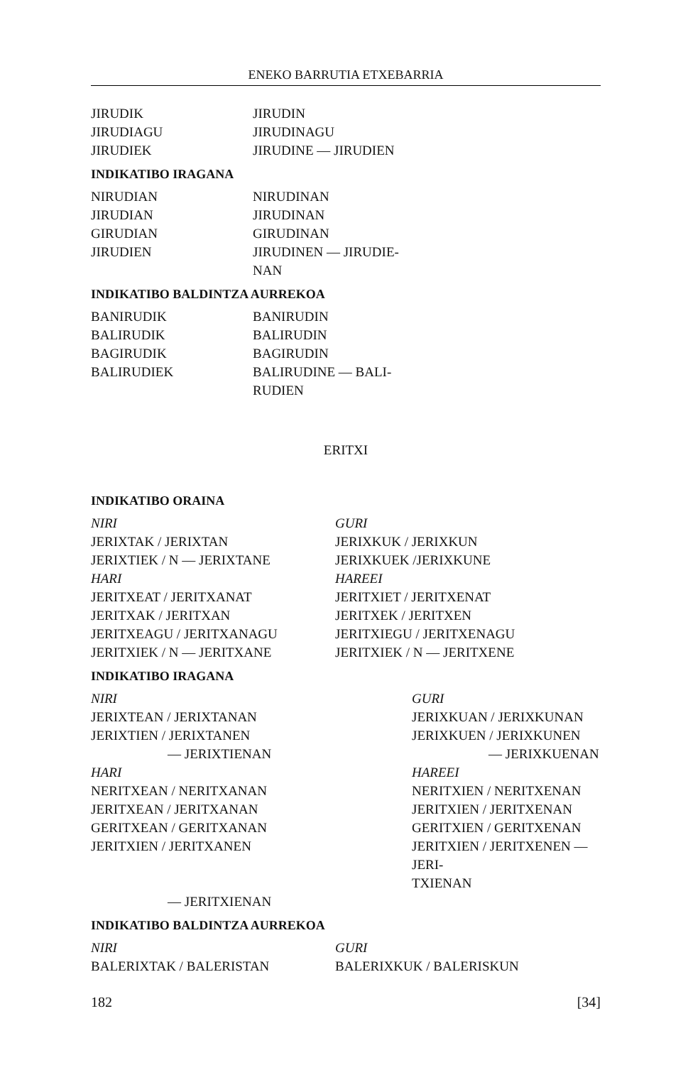ENEKO BARRUTIA ETXEBARRIA
| JIRUDIK | JIRUDIN |
| JIRUDIAGU | JIRUDINAGU |
| JIRUDIEK | JIRUDINE — JIRUDIEN |
INDIKATIBO IRAGANA
| NIRUDIAN | NIRUDINAN |
| JIRUDIAN | JIRUDINAN |
| GIRUDIAN | GIRUDINAN |
| JIRUDIEN | JIRUDINEN — JIRUDIE- NAN |
INDIKATIBO BALDINTZA AURREKOA
| BANIRUDIK | BANIRUDIN |
| BALIRUDIK | BALIRUDIN |
| BAGIRUDIK | BAGIRUDIN |
| BALIRUDIEK | BALIRUDINE — BALI- RUDIEN |
ERITXI
INDIKATIBO ORAINA
| NIRI | GURI |
| JERIXTAK / JERIXTAN | JERIXKUK / JERIXKUN |
| JERIXTIEK / N — JERIXTANE | JERIXKUEK /JERIXKUNE |
| HARI | HAREEI |
| JERITXEAT / JERITXANAT | JERITXIET / JERITXENAT |
| JERITXAK / JERITXAN | JERITXEK / JERITXEN |
| JERITXEAGU / JERITXANAGU | JERITXIEGU / JERITXENAGU |
| JERITXIEK / N — JERITXANE | JERITXIEK / N — JERITXENE |
INDIKATIBO IRAGANA
| NIRI | GURI |
| JERIXTEAN / JERIXTANAN | JERIXKUAN / JERIXKUNAN |
| JERIXTIEN / JERIXTANEN | JERIXKUEN / JERIXKUNEN |
| — JERIXTIENAN | — JERIXKUENAN |
| HARI | HAREEI |
| NERITXEAN / NERITXANAN | NERITXIEN / NERITXENAN |
| JERITXEAN / JERITXANAN | JERITXIEN / JERITXENAN |
| GERITXEAN / GERITXANAN | GERITXIEN / GERITXENAN |
| JERITXIEN / JERITXANEN | JERITXIEN / JERITXENEN — JERI- TXIENAN |
| — JERITXIENAN | |
INDIKATIBO BALDINTZA AURREKOA
| NIRI | GURI |
| BALERIXTAK / BALERISTAN | BALERIXKUK / BALERISKUN |
182 [34]